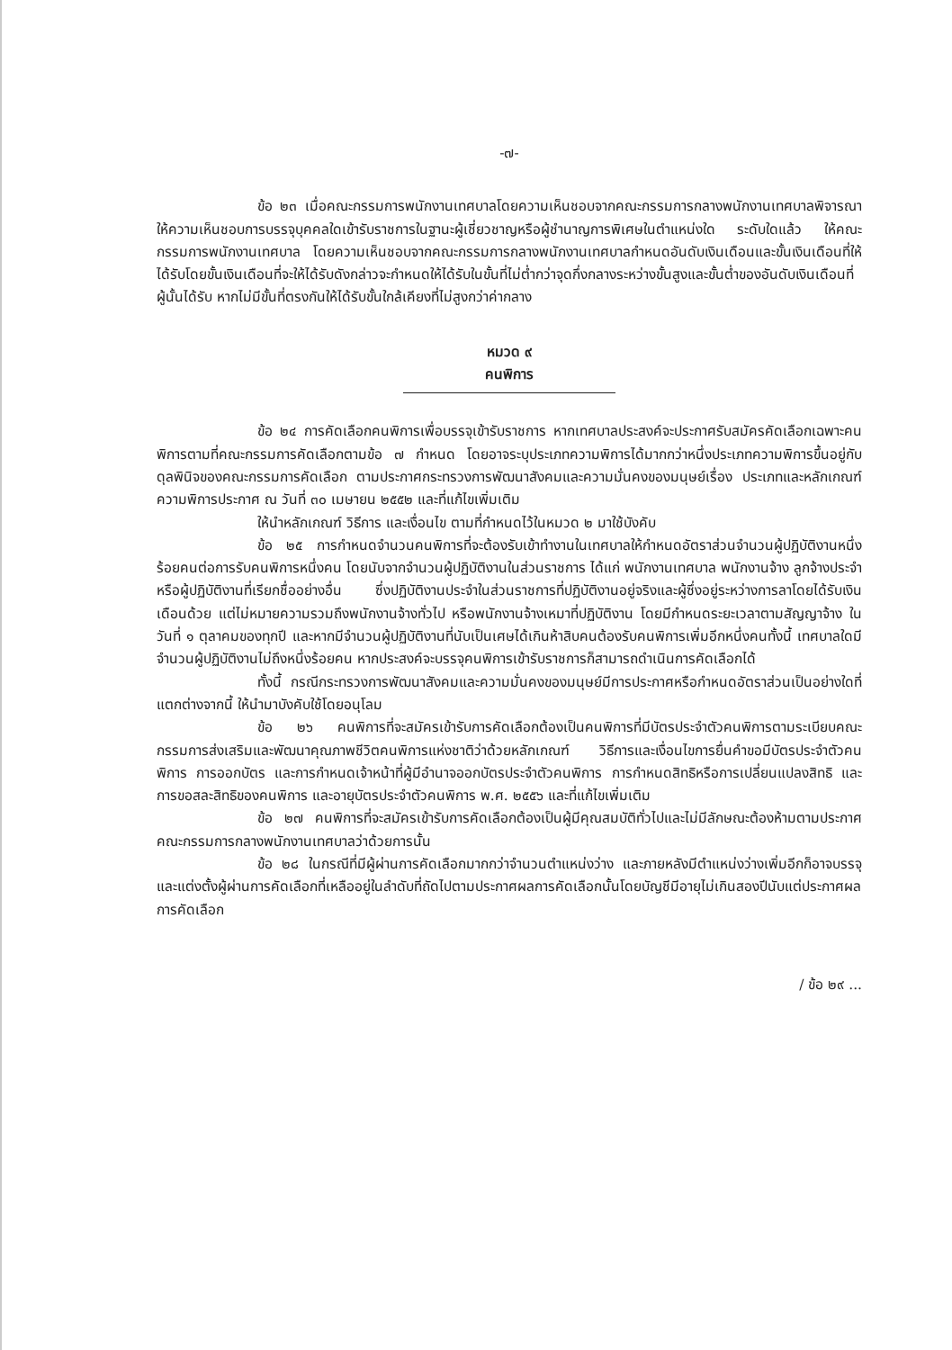-๗-
ข้อ ๒๓ เมื่อคณะกรรมการพนักงานเทศบาลโดยความเห็นชอบจากคณะกรรมการกลางพนักงานเทศบาลพิจารณาให้ความเห็นชอบการบรรจุบุคคลใดเข้ารับราชการในฐานะผู้เชี่ยวชาญหรือผู้ชำนาญการพิเศษในตำแหน่งใด ระดับใดแล้ว ให้คณะกรรมการพนักงานเทศบาล โดยความเห็นชอบจากคณะกรรมการกลางพนักงานเทศบาลกำหนดอันดับเงินเดือนและขั้นเงินเดือนที่ให้ได้รับโดยขั้นเงินเดือนที่จะให้ได้รับดังกล่าวจะกำหนดให้ได้รับในขั้นที่ไม่ต่ำกว่าจุดกึ่งกลางระหว่างขั้นสูงและขั้นต่ำของอันดับเงินเดือนที่ผู้นั้นได้รับ หากไม่มีขั้นที่ตรงกันให้ได้รับขั้นใกล้เคียงที่ไม่สูงกว่าค่ากลาง
หมวด ๙
คนพิการ
ข้อ ๒๔ การคัดเลือกคนพิการเพื่อบรรจุเข้ารับราชการ หากเทศบาลประสงค์จะประกาศรับสมัครคัดเลือกเฉพาะคนพิการตามที่คณะกรรมการคัดเลือกตามข้อ ๗ กำหนด โดยอาจระบุประเภทความพิการได้มากกว่าหนึ่งประเภทความพิการขึ้นอยู่กับดุลพินิจของคณะกรรมการคัดเลือก ตามประกาศกระทรวงการพัฒนาสังคมและความมั่นคงของมนุษย์เรื่อง ประเภทและหลักเกณฑ์ความพิการประกาศ ณ วันที่ ๓๐ เมษายน ๒๕๕๒ และที่แก้ไขเพิ่มเติม
ให้นำหลักเกณฑ์ วิธีการ และเงื่อนไข ตามที่กำหนดไว้ในหมวด ๒ มาใช้บังคับ
ข้อ ๒๕ การกำหนดจำนวนคนพิการที่จะต้องรับเข้าทำงานในเทศบาลให้กำหนดอัตราส่วนจำนวนผู้ปฏิบัติงานหนึ่งร้อยคนต่อการรับคนพิการหนึ่งคน โดยนับจากจำนวนผู้ปฏิบัติงานในส่วนราชการ ได้แก่ พนักงานเทศบาล พนักงานจ้าง ลูกจ้างประจำ หรือผู้ปฏิบัติงานที่เรียกชื่ออย่างอื่น ซึ่งปฏิบัติงานประจำในส่วนราชการที่ปฏิบัติงานอยู่จริงและผู้ซึ่งอยู่ระหว่างการลาโดยได้รับเงินเดือนด้วย แต่ไม่หมายความรวมถึงพนักงานจ้างทั่วไป หรือพนักงานจ้างเหมาที่ปฏิบัติงาน โดยมีกำหนดระยะเวลาตามสัญญาจ้าง ในวันที่ ๑ ตุลาคมของทุกปี และหากมีจำนวนผู้ปฏิบัติงานที่นับเป็นเศษได้เกินห้าสิบคนต้องรับคนพิการเพิ่มอีกหนึ่งคนทั้งนี้ เทศบาลใดมีจำนวนผู้ปฏิบัติงานไม่ถึงหนึ่งร้อยคน หากประสงค์จะบรรจุคนพิการเข้ารับราชการก็สามารถดำเนินการคัดเลือกได้
ทั้งนี้ กรณีกระทรวงการพัฒนาสังคมและความมั่นคงของมนุษย์มีการประกาศหรือกำหนดอัตราส่วนเป็นอย่างใดที่แตกต่างจากนี้ ให้นำมาบังคับใช้โดยอนุโลม
ข้อ ๒๖ คนพิการที่จะสมัครเข้ารับการคัดเลือกต้องเป็นคนพิการที่มีบัตรประจำตัวคนพิการตามระเบียบคณะกรรมการส่งเสริมและพัฒนาคุณภาพชีวิตคนพิการแห่งชาติว่าด้วยหลักเกณฑ์ วิธีการและเงื่อนไขการยื่นคำขอมีบัตรประจำตัวคนพิการ การออกบัตร และการกำหนดเจ้าหน้าที่ผู้มีอำนาจออกบัตรประจำตัวคนพิการ การกำหนดสิทธิหรือการเปลี่ยนแปลงสิทธิ และการขอสละสิทธิของคนพิการ และอายุบัตรประจำตัวคนพิการ พ.ศ. ๒๕๕๖ และที่แก้ไขเพิ่มเติม
ข้อ ๒๗ คนพิการที่จะสมัครเข้ารับการคัดเลือกต้องเป็นผู้มีคุณสมบัติทั่วไปและไม่มีลักษณะต้องห้ามตามประกาศคณะกรรมการกลางพนักงานเทศบาลว่าด้วยการนั้น
ข้อ ๒๘ ในกรณีที่มีผู้ผ่านการคัดเลือกมากกว่าจำนวนตำแหน่งว่าง และภายหลังมีตำแหน่งว่างเพิ่มอีกก็อาจบรรจุและแต่งตั้งผู้ผ่านการคัดเลือกที่เหลืออยู่ในลำดับที่ถัดไปตามประกาศผลการคัดเลือกนั้นโดยบัญชีมีอายุไม่เกินสองปีนับแต่ประกาศผลการคัดเลือก
/ ข้อ ๒๙ ...